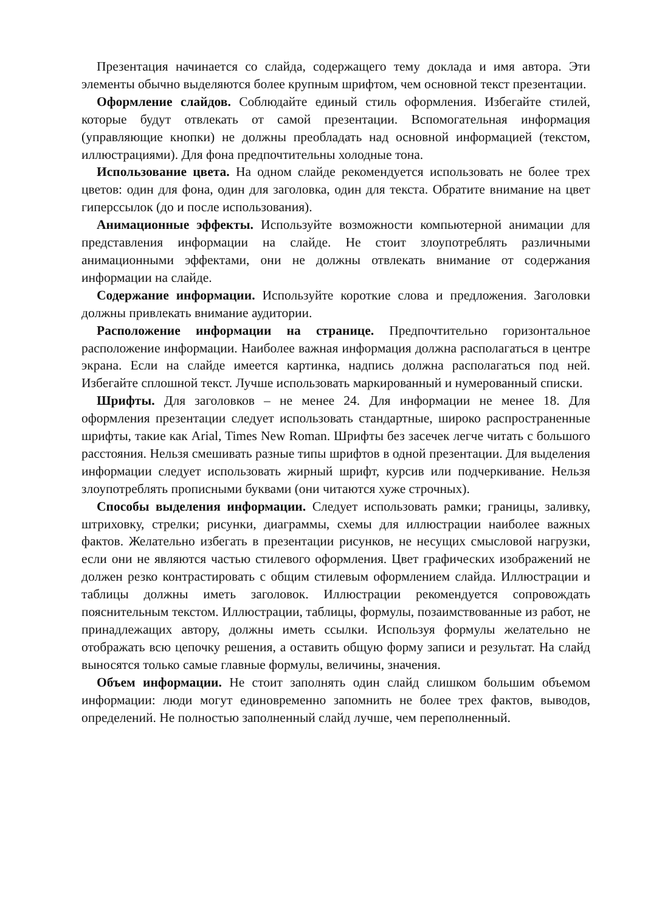Презентация начинается со слайда, содержащего тему доклада и имя автора. Эти элементы обычно выделяются более крупным шрифтом, чем основной текст презентации.
Оформление слайдов. Соблюдайте единый стиль оформления. Избегайте стилей, которые будут отвлекать от самой презентации. Вспомогательная информация (управляющие кнопки) не должны преобладать над основной информацией (текстом, иллюстрациями). Для фона предпочтительны холодные тона.
Использование цвета. На одном слайде рекомендуется использовать не более трех цветов: один для фона, один для заголовка, один для текста. Обратите внимание на цвет гиперссылок (до и после использования).
Анимационные эффекты. Используйте возможности компьютерной анимации для представления информации на слайде. Не стоит злоупотреблять различными анимационными эффектами, они не должны отвлекать внимание от содержания информации на слайде.
Содержание информации. Используйте короткие слова и предложения. Заголовки должны привлекать внимание аудитории.
Расположение информации на странице. Предпочтительно горизонтальное расположение информации. Наиболее важная информация должна располагаться в центре экрана. Если на слайде имеется картинка, надпись должна располагаться под ней. Избегайте сплошной текст. Лучше использовать маркированный и нумерованный списки.
Шрифты. Для заголовков – не менее 24. Для информации не менее 18. Для оформления презентации следует использовать стандартные, широко распространенные шрифты, такие как Arial, Times New Roman. Шрифты без засечек легче читать с большого расстояния. Нельзя смешивать разные типы шрифтов в одной презентации. Для выделения информации следует использовать жирный шрифт, курсив или подчеркивание. Нельзя злоупотреблять прописными буквами (они читаются хуже строчных).
Способы выделения информации. Следует использовать рамки; границы, заливку, штриховку, стрелки; рисунки, диаграммы, схемы для иллюстрации наиболее важных фактов. Желательно избегать в презентации рисунков, не несущих смысловой нагрузки, если они не являются частью стилевого оформления. Цвет графических изображений не должен резко контрастировать с общим стилевым оформлением слайда. Иллюстрации и таблицы должны иметь заголовок. Иллюстрации рекомендуется сопровождать пояснительным текстом. Иллюстрации, таблицы, формулы, позаимствованные из работ, не принадлежащих автору, должны иметь ссылки. Используя формулы желательно не отображать всю цепочку решения, а оставить общую форму записи и результат. На слайд выносятся только самые главные формулы, величины, значения.
Объем информации. Не стоит заполнять один слайд слишком большим объемом информации: люди могут единовременно запомнить не более трех фактов, выводов, определений. Не полностью заполненный слайд лучше, чем переполненный.